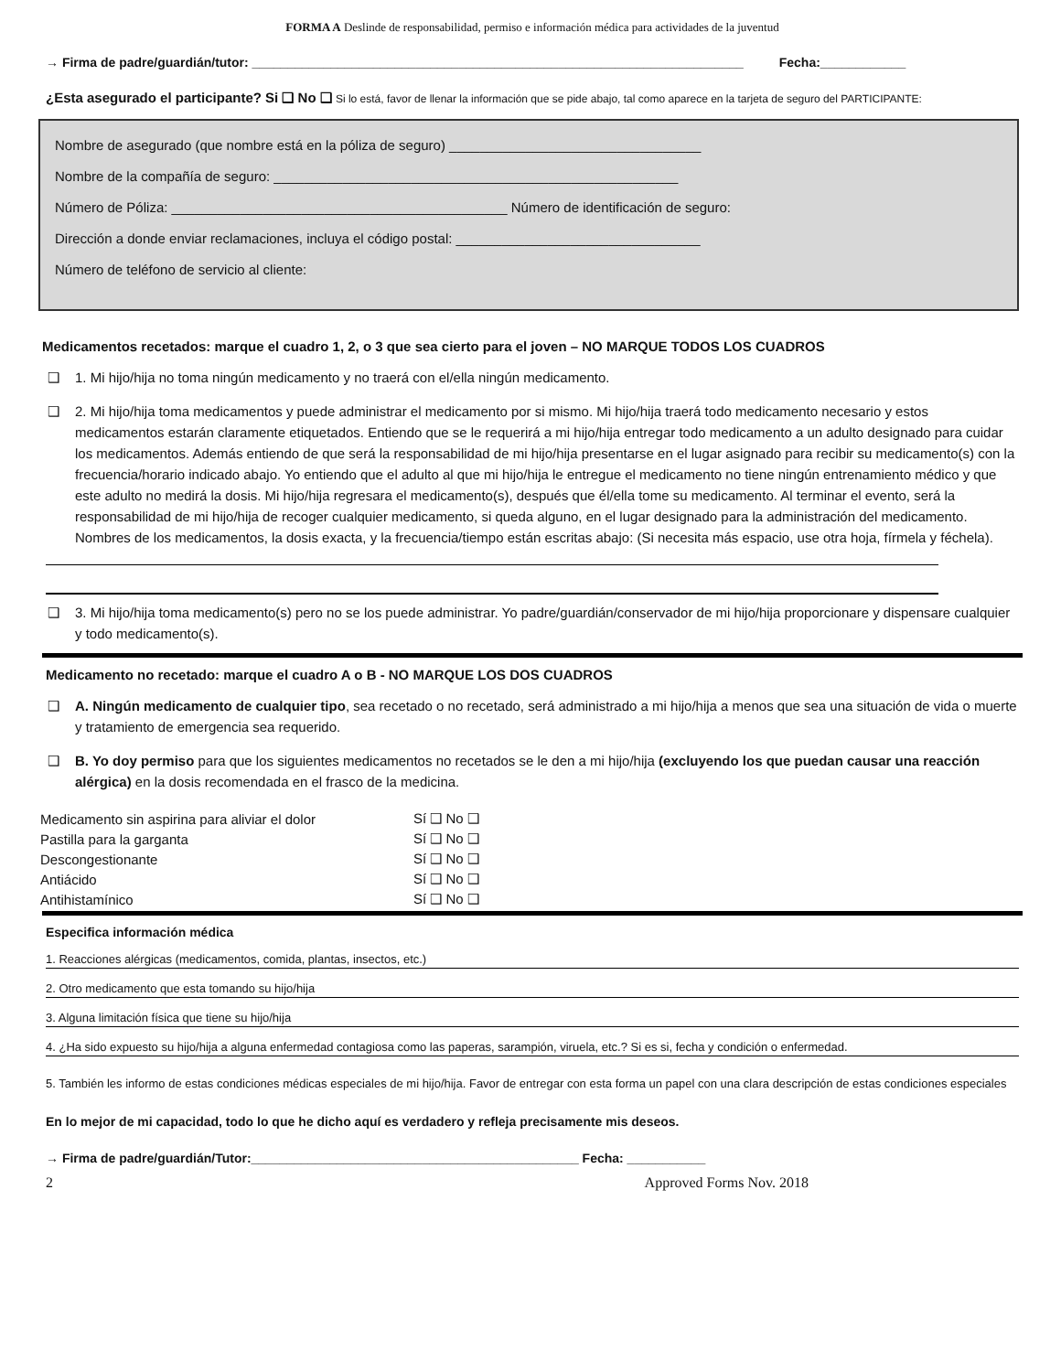FORMA A Deslinde de responsabilidad, permiso e información médica para actividades de la juventud
→ Firma de padre/guardián/tutor: _____________________________________________________________________ Fecha:____________
¿Esta asegurado el participante? Si ❑ No ❑ Si lo está, favor de llenar la información que se pide abajo, tal como aparece en la tarjeta de seguro del PARTICIPANTE:
Nombre de asegurado (que nombre está en la póliza de seguro) _________________________________
Nombre de la compañía de seguro: _____________________________________________________
Número de Póliza: ____________________________________________ Número de identificación de seguro:
Dirección a donde enviar reclamaciones, incluya el código postal: ________________________________
Número de teléfono de servicio al cliente:
Medicamentos recetados: marque el cuadro 1, 2, o 3 que sea cierto para el joven – NO MARQUE TODOS LOS CUADROS
❑ 1. Mi hijo/hija no toma ningún medicamento y no traerá con el/ella ningún medicamento.
❑ 2. Mi hijo/hija toma medicamentos y puede administrar el medicamento por si mismo. Mi hijo/hija traerá todo medicamento necesario y estos medicamentos estarán claramente etiquetados. Entiendo que se le requerirá a mi hijo/hija entregar todo medicamento a un adulto designado para cuidar los medicamentos. Además entiendo de que será la responsabilidad de mi hijo/hija presentarse en el lugar asignado para recibir su medicamento(s) con la frecuencia/horario indicado abajo. Yo entiendo que el adulto al que mi hijo/hija le entregue el medicamento no tiene ningún entrenamiento médico y que este adulto no medirá la dosis. Mi hijo/hija regresara el medicamento(s), después que él/ella tome su medicamento. Al terminar el evento, será la responsabilidad de mi hijo/hija de recoger cualquier medicamento, si queda alguno, en el lugar designado para la administración del medicamento. Nombres de los medicamentos, la dosis exacta, y la frecuencia/tiempo están escritas abajo: (Si necesita más espacio, use otra hoja, fírmela y féchela).
❑ 3. Mi hijo/hija toma medicamento(s) pero no se los puede administrar. Yo padre/guardián/conservador de mi hijo/hija proporcionare y dispensare cualquier y todo medicamento(s).
Medicamento no recetado: marque el cuadro A o B - NO MARQUE LOS DOS CUADROS
❑ A. Ningún medicamento de cualquier tipo, sea recetado o no recetado, será administrado a mi hijo/hija a menos que sea una situación de vida o muerte y tratamiento de emergencia sea requerido.
❑ B. Yo doy permiso para que los siguientes medicamentos no recetados se le den a mi hijo/hija (excluyendo los que puedan causar una reacción alérgica) en la dosis recomendada en el frasco de la medicina.
| Medicamento sin aspirina para aliviar el dolor | Sí ❑ No ❑ |
| Pastilla para la garganta | Sí ❑ No ❑ |
| Descongestionante | Sí ❑ No ❑ |
| Antiácido | Sí ❑ No ❑ |
| Antihistamínico | Sí ❑ No ❑ |
Especifica información médica
1. Reacciones alérgicas (medicamentos, comida, plantas, insectos, etc.)
2. Otro medicamento que esta tomando su hijo/hija
3. Alguna limitación física que tiene su hijo/hija
4. ¿Ha sido expuesto su hijo/hija a alguna enfermedad contagiosa como las paperas, sarampión, viruela, etc.? Si es si, fecha y condición o enfermedad.
5. También les informo de estas condiciones médicas especiales de mi hijo/hija. Favor de entregar con esta forma un papel con una clara descripción de estas condiciones especiales
En lo mejor de mi capacidad, todo lo que he dicho aquí es verdadero y refleja precisamente mis deseos.
→ Firma de padre/guardián/Tutor:______________________________________________ Fecha: ___________
2 Approved Forms Nov. 2018